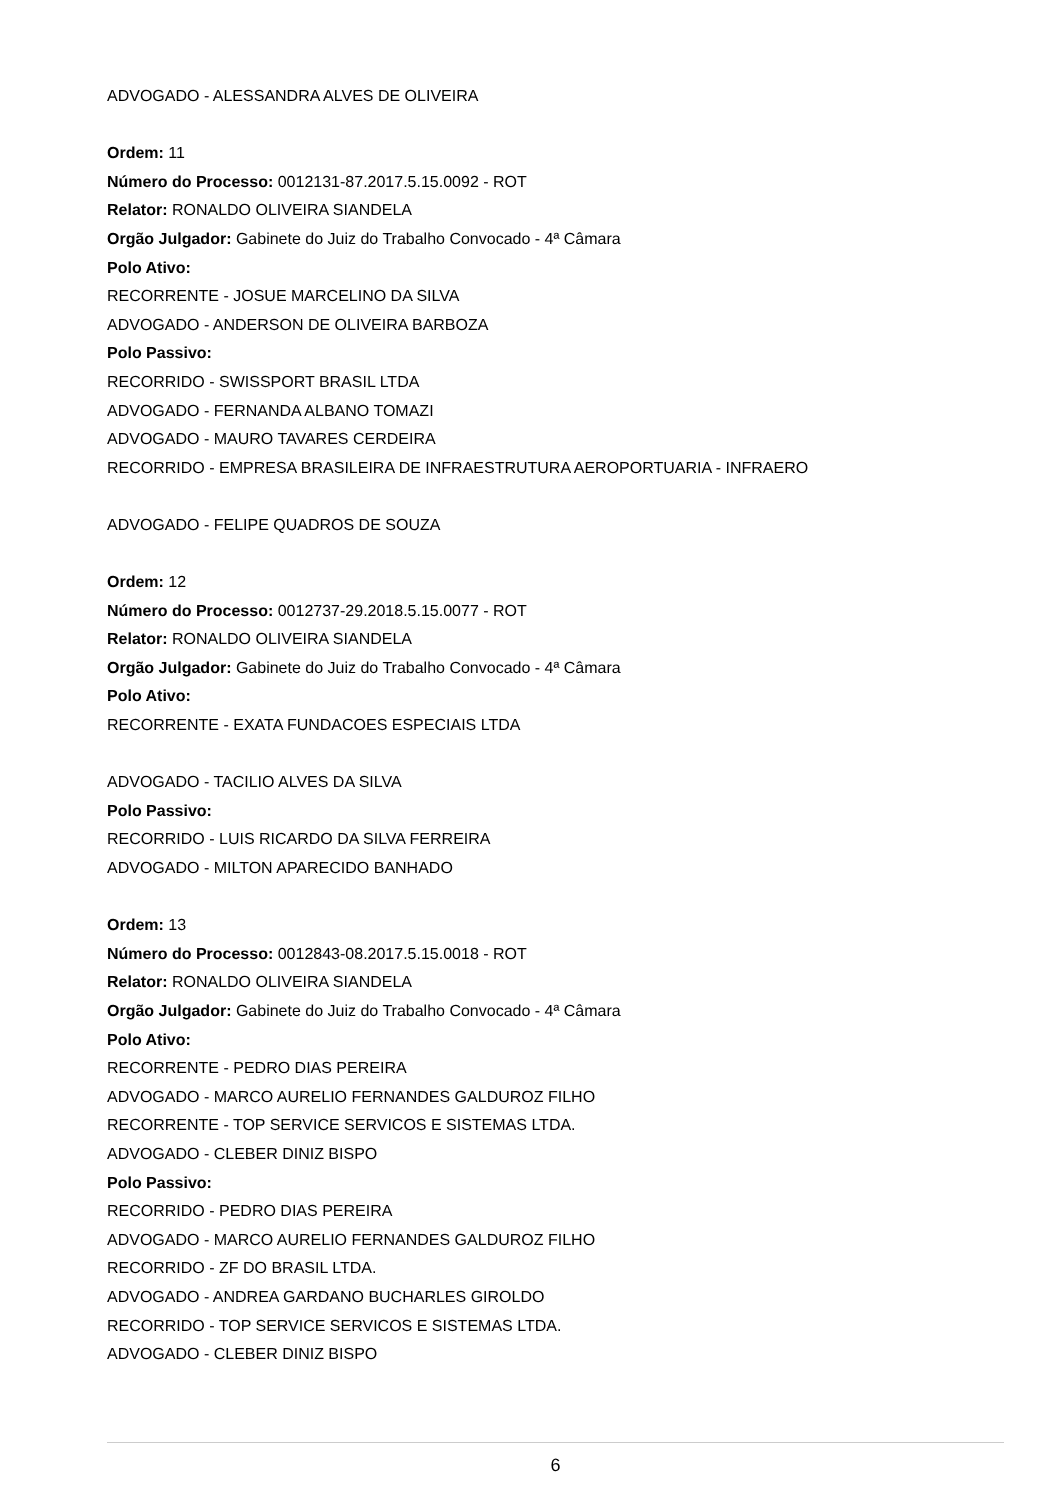ADVOGADO - ALESSANDRA ALVES DE OLIVEIRA
Ordem: 11
Número do Processo: 0012131-87.2017.5.15.0092 - ROT
Relator: RONALDO OLIVEIRA SIANDELA
Orgão Julgador: Gabinete do Juiz do Trabalho Convocado - 4ª Câmara
Polo Ativo:
RECORRENTE - JOSUE MARCELINO DA SILVA
ADVOGADO - ANDERSON DE OLIVEIRA BARBOZA
Polo Passivo:
RECORRIDO - SWISSPORT BRASIL LTDA
ADVOGADO - FERNANDA ALBANO TOMAZI
ADVOGADO - MAURO TAVARES CERDEIRA
RECORRIDO - EMPRESA BRASILEIRA DE INFRAESTRUTURA AEROPORTUARIA - INFRAERO
ADVOGADO - FELIPE QUADROS DE SOUZA
Ordem: 12
Número do Processo: 0012737-29.2018.5.15.0077 - ROT
Relator: RONALDO OLIVEIRA SIANDELA
Orgão Julgador: Gabinete do Juiz do Trabalho Convocado - 4ª Câmara
Polo Ativo:
RECORRENTE - EXATA FUNDACOES ESPECIAIS LTDA
ADVOGADO - TACILIO ALVES DA SILVA
Polo Passivo:
RECORRIDO - LUIS RICARDO DA SILVA FERREIRA
ADVOGADO - MILTON APARECIDO BANHADO
Ordem: 13
Número do Processo: 0012843-08.2017.5.15.0018 - ROT
Relator: RONALDO OLIVEIRA SIANDELA
Orgão Julgador: Gabinete do Juiz do Trabalho Convocado - 4ª Câmara
Polo Ativo:
RECORRENTE - PEDRO DIAS PEREIRA
ADVOGADO - MARCO AURELIO FERNANDES GALDUROZ FILHO
RECORRENTE - TOP SERVICE SERVICOS E SISTEMAS LTDA.
ADVOGADO - CLEBER DINIZ BISPO
Polo Passivo:
RECORRIDO - PEDRO DIAS PEREIRA
ADVOGADO - MARCO AURELIO FERNANDES GALDUROZ FILHO
RECORRIDO - ZF DO BRASIL LTDA.
ADVOGADO - ANDREA GARDANO BUCHARLES GIROLDO
RECORRIDO - TOP SERVICE SERVICOS E SISTEMAS LTDA.
ADVOGADO - CLEBER DINIZ BISPO
6